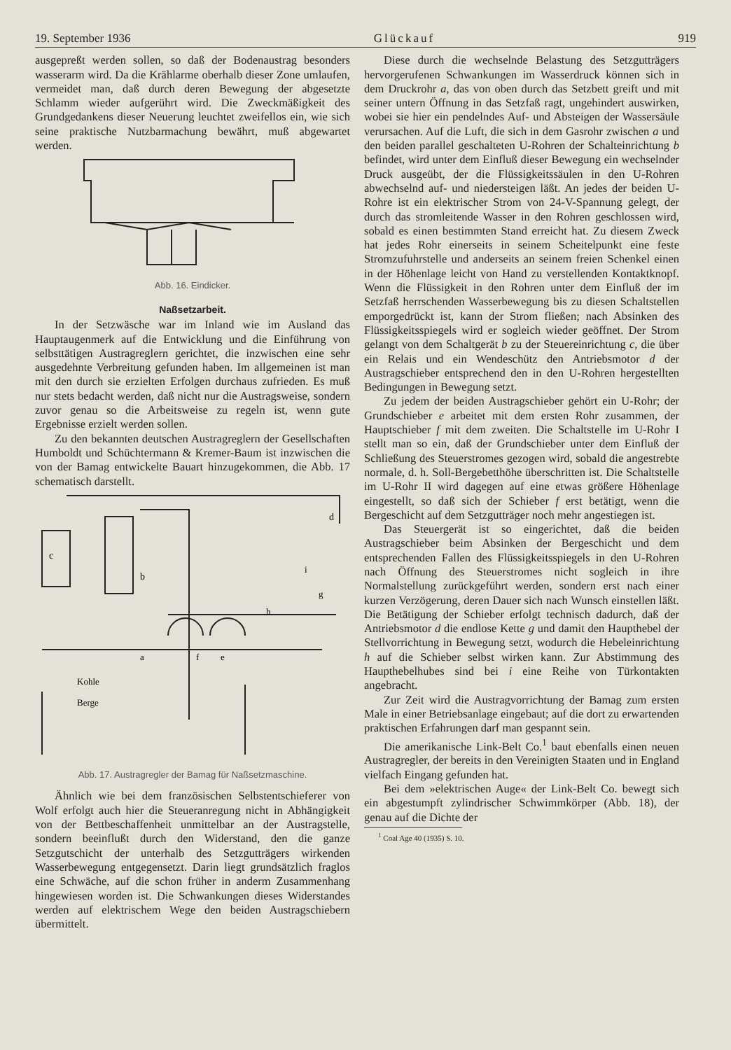19. September 1936 Glückauf 919
ausgepreßt werden sollen, so daß der Bodenaustrag besonders wasserarm wird. Da die Krählarme oberhalb dieser Zone umlaufen, vermeidet man, daß durch deren Bewegung der abgesetzte Schlamm wieder aufgerührt wird. Die Zweckmäßigkeit des Grundgedankens dieser Neuerung leuchtet zweifellos ein, wie sich seine praktische Nutzbarmachung bewährt, muß abgewartet werden.
Abb. 16. Eindicker.
Naßsetzarbeit.
In der Setzwäsche war im Inland wie im Ausland das Hauptaugenmerk auf die Entwicklung und die Einführung von selbsttätigen Austragreglern gerichtet, die inzwischen eine sehr ausgedehnte Verbreitung gefunden haben. Im allgemeinen ist man mit den durch sie erzielten Erfolgen durchaus zufrieden. Es muß nur stets bedacht werden, daß nicht nur die Austragsweise, sondern zuvor genau so die Arbeitsweise zu regeln ist, wenn gute Ergebnisse erzielt werden sollen.
Zu den bekannten deutschen Austragreglern der Gesellschaften Humboldt und Schüchtermann & Kremer-Baum ist inzwischen die von der Bamag entwickelte Bauart hinzugekommen, die Abb. 17 schematisch darstellt.
c
b
d
Kohle
Berge
a
f
e
h
g
i
Abb. 17. Austragregler der Bamag für Naßsetzmaschine.
Ähnlich wie bei dem französischen Selbstentschieferer von Wolf erfolgt auch hier die Steueranregung nicht in Abhängigkeit von der Bettbeschaffenheit unmittelbar an der Austragstelle, sondern beeinflußt durch den Widerstand, den die ganze Setzgutschicht der unterhalb des Setzgutträgers wirkenden Wasserbewegung entgegensetzt. Darin liegt grundsätzlich fraglos eine Schwäche, auf die schon früher in anderm Zusammenhang hingewiesen worden ist. Die Schwankungen dieses Widerstandes werden auf elektrischem Wege den beiden Austragschiebern übermittelt.
Diese durch die wechselnde Belastung des Setzgutträgers hervorgerufenen Schwankungen im Wasserdruck können sich in dem Druckrohr a, das von oben durch das Setzbett greift und mit seiner untern Öffnung in das Setzfaß ragt, ungehindert auswirken, wobei sie hier ein pendelndes Auf- und Absteigen der Wassersäule verursachen. Auf die Luft, die sich in dem Gasrohr zwischen a und den beiden parallel geschalteten U-Rohren der Schalteinrichtung b befindet, wird unter dem Einfluß dieser Bewegung ein wechselnder Druck ausgeübt, der die Flüssigkeitssäulen in den U-Rohren abwechselnd auf- und niedersteigen läßt. An jedes der beiden U-Rohre ist ein elektrischer Strom von 24-V-Spannung gelegt, der durch das stromleitende Wasser in den Rohren geschlossen wird, sobald es einen bestimmten Stand erreicht hat. Zu diesem Zweck hat jedes Rohr einerseits in seinem Scheitelpunkt eine feste Stromzufuhrstelle und anderseits an seinem freien Schenkel einen in der Höhenlage leicht von Hand zu verstellenden Kontaktknopf. Wenn die Flüssigkeit in den Rohren unter dem Einfluß der im Setzfaß herrschenden Wasserbewegung bis zu diesen Schaltstellen emporgedrückt ist, kann der Strom fließen; nach Absinken des Flüssigkeitsspiegels wird er sogleich wieder geöffnet. Der Strom gelangt von dem Schaltgerät b zu der Steuereinrichtung c, die über ein Relais und ein Wendeschütz den Antriebsmotor d der Austragschieber entsprechend den in den U-Rohren hergestellten Bedingungen in Bewegung setzt.
Zu jedem der beiden Austragschieber gehört ein U-Rohr; der Grundschieber e arbeitet mit dem ersten Rohr zusammen, der Hauptschieber f mit dem zweiten. Die Schaltstelle im U-Rohr I stellt man so ein, daß der Grundschieber unter dem Einfluß der Schließung des Steuerstromes gezogen wird, sobald die angestrebte normale, d. h. Soll-Bergebetthöhe überschritten ist. Die Schaltstelle im U-Rohr II wird dagegen auf eine etwas größere Höhenlage eingestellt, so daß sich der Schieber f erst betätigt, wenn die Bergeschicht auf dem Setzgutträger noch mehr angestiegen ist.
Das Steuergerät ist so eingerichtet, daß die beiden Austragschieber beim Absinken der Bergeschicht und dem entsprechenden Fallen des Flüssigkeitsspiegels in den U-Rohren nach Öffnung des Steuerstromes nicht sogleich in ihre Normalstellung zurückgeführt werden, sondern erst nach einer kurzen Verzögerung, deren Dauer sich nach Wunsch einstellen läßt. Die Betätigung der Schieber erfolgt technisch dadurch, daß der Antriebsmotor d die endlose Kette g und damit den Haupthebel der Stellvorrichtung in Bewegung setzt, wodurch die Hebeleinrichtung h auf die Schieber selbst wirken kann. Zur Abstimmung des Haupthebelhubes sind bei i eine Reihe von Türkontakten angebracht.
Zur Zeit wird die Austragvorrichtung der Bamag zum ersten Male in einer Betriebsanlage eingebaut; auf die dort zu erwartenden praktischen Erfahrungen darf man gespannt sein.
Die amerikanische Link-Belt Co.<sup>1</sup> baut ebenfalls einen neuen Austragregler, der bereits in den Vereinigten Staaten und in England vielfach Eingang gefunden hat.
Bei dem »elektrischen Auge« der Link-Belt Co. bewegt sich ein abgestumpft zylindrischer Schwimmkörper (Abb. 18), der genau auf die Dichte der
<sup>1</sup> Coal Age 40 (1935) S. 10.